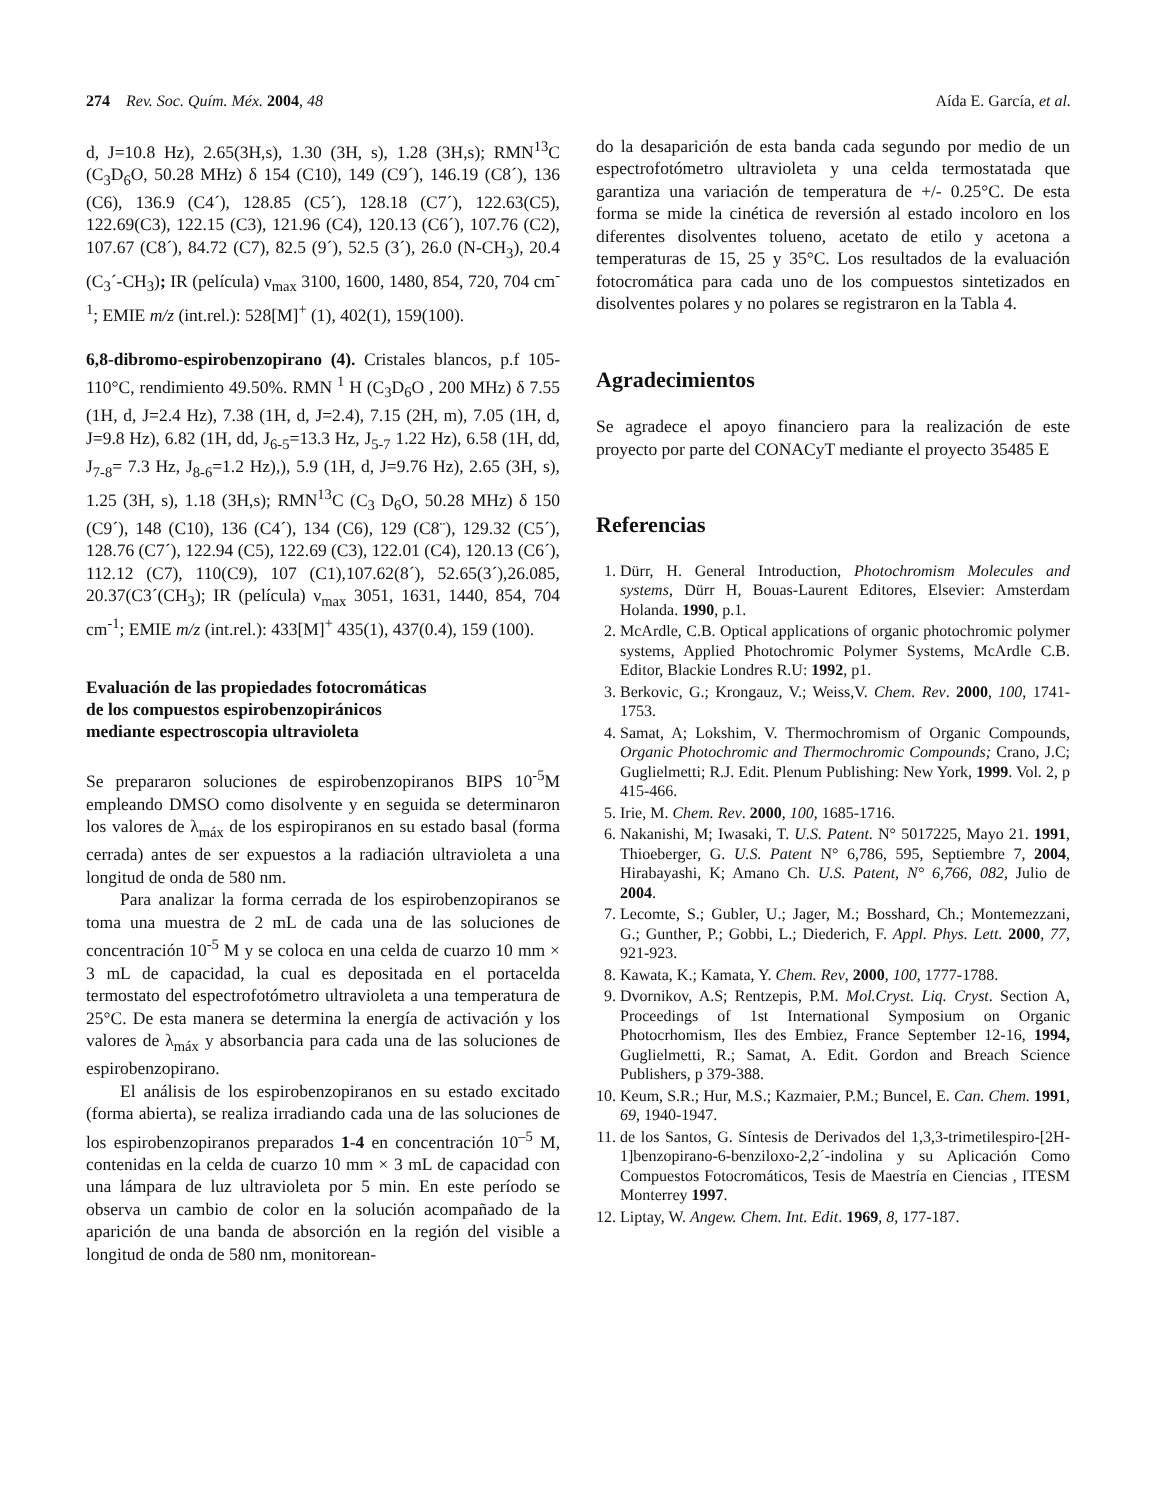274 Rev. Soc. Quím. Méx. 2004, 48 Aída E. García, et al.
d, J=10.8 Hz), 2.65(3H,s), 1.30 (3H, s), 1.28 (3H,s); RMN<sup>13</sup>C (C<sub>3</sub>D<sub>6</sub>O, 50.28 MHz) δ 154 (C10), 149 (C9´), 146.19 (C8´), 136 (C6), 136.9 (C4´), 128.85 (C5´), 128.18 (C7´), 122.63(C5), 122.69(C3), 122.15 (C3), 121.96 (C4), 120.13 (C6´), 107.76 (C2), 107.67 (C8´), 84.72 (C7), 82.5 (9´), 52.5 (3´), 26.0 (N-CH<sub>3</sub>), 20.4 (C<sub>3</sub>´-CH<sub>3</sub>); IR (película) ν<sub>max</sub> 3100, 1600, 1480, 854, 720, 704 cm<sup>-1</sup>; EMIE m/z (int.rel.): 528[M]<sup>+</sup> (1), 402(1), 159(100).
6,8-dibromo-espirobenzopirano (4). Cristales blancos, p.f 105-110°C, rendimiento 49.50%. RMN <sup>1</sup> H (C<sub>3</sub>D<sub>6</sub>O , 200 MHz) δ 7.55 (1H, d, J=2.4 Hz), 7.38 (1H, d, J=2.4), 7.15 (2H, m), 7.05 (1H, d, J=9.8 Hz), 6.82 (1H, dd, J<sub>6-5</sub>=13.3 Hz, J<sub>5-7</sub> 1.22 Hz), 6.58 (1H, dd, J<sub>7-8</sub>= 7.3 Hz, J<sub>8-6</sub>=1.2 Hz),), 5.9 (1H, d, J=9.76 Hz), 2.65 (3H, s), 1.25 (3H, s), 1.18 (3H,s); RMN<sup>13</sup>C (C<sub>3</sub> D<sub>6</sub>O, 50.28 MHz) δ 150 (C9´), 148 (C10), 136 (C4´), 134 (C6), 129 (C8¨), 129.32 (C5´), 128.76 (C7´), 122.94 (C5), 122.69 (C3), 122.01 (C4), 120.13 (C6´), 112.12 (C7), 110(C9), 107 (C1),107.62(8´), 52.65(3´),26.085, 20.37(C3´(CH<sub>3</sub>); IR (película) ν<sub>max</sub> 3051, 1631, 1440, 854, 704 cm<sup>-1</sup>; EMIE m/z (int.rel.): 433[M]<sup>+</sup> 435(1), 437(0.4), 159 (100).
Evaluación de las propiedades fotocromáticas
de los compuestos espirobenzopiránicos
mediante espectroscopia ultravioleta
Se prepararon soluciones de espirobenzopiranos BIPS 10<sup>-5</sup>M empleando DMSO como disolvente y en seguida se determinaron los valores de λ<sub>máx</sub> de los espiropiranos en su estado basal (forma cerrada) antes de ser expuestos a la radiación ultravioleta a una longitud de onda de 580 nm.
Para analizar la forma cerrada de los espirobenzopiranos se toma una muestra de 2 mL de cada una de las soluciones de concentración 10<sup>-5</sup> M y se coloca en una celda de cuarzo 10 mm × 3 mL de capacidad, la cual es depositada en el portacelda termostato del espectrofotómetro ultravioleta a una temperatura de 25°C. De esta manera se determina la energía de activación y los valores de λ<sub>máx</sub> y absorbancia para cada una de las soluciones de espirobenzopirano.
El análisis de los espirobenzopiranos en su estado excitado (forma abierta), se realiza irradiando cada una de las soluciones de los espirobenzopiranos preparados 1-4 en concentración 10<sup>–5</sup> M, contenidas en la celda de cuarzo 10 mm × 3 mL de capacidad con una lámpara de luz ultravioleta por 5 min. En este período se observa un cambio de color en la solución acompañado de la aparición de una banda de absorción en la región del visible a longitud de onda de 580 nm, monitorean-
do la desaparición de esta banda cada segundo por medio de un espectrofotómetro ultravioleta y una celda termostatada que garantiza una variación de temperatura de +/- 0.25°C. De esta forma se mide la cinética de reversión al estado incoloro en los diferentes disolventes tolueno, acetato de etilo y acetona a temperaturas de 15, 25 y 35°C. Los resultados de la evaluación fotocromática para cada uno de los compuestos sintetizados en disolventes polares y no polares se registraron en la Tabla 4.
Agradecimientos
Se agradece el apoyo financiero para la realización de este proyecto por parte del CONACyT mediante el proyecto 35485 E
Referencias
1. Dürr, H. General Introduction, Photochromism Molecules and systems, Dürr H, Bouas-Laurent Editores, Elsevier: Amsterdam Holanda. 1990, p.1.
2. McArdle, C.B. Optical applications of organic photochromic polymer systems, Applied Photochromic Polymer Systems, McArdle C.B. Editor, Blackie Londres R.U: 1992, p1.
3. Berkovic, G.; Krongauz, V.; Weiss,V. Chem. Rev. 2000, 100, 1741-1753.
4. Samat, A; Lokshim, V. Thermochromism of Organic Compounds, Organic Photochromic and Thermochromic Compounds; Crano, J.C; Guglielmetti; R.J. Edit. Plenum Publishing: New York, 1999. Vol. 2, p 415-466.
5. Irie, M. Chem. Rev. 2000, 100, 1685-1716.
6. Nakanishi, M; Iwasaki, T. U.S. Patent. N° 5017225, Mayo 21. 1991, Thioeberger, G. U.S. Patent N° 6,786, 595, Septiembre 7, 2004, Hirabayashi, K; Amano Ch. U.S. Patent, N° 6,766, 082, Julio de 2004.
7. Lecomte, S.; Gubler, U.; Jager, M.; Bosshard, Ch.; Montemezzani, G.; Gunther, P.; Gobbi, L.; Diederich, F. Appl. Phys. Lett. 2000, 77, 921-923.
8. Kawata, K.; Kamata, Y. Chem. Rev, 2000, 100, 1777-1788.
9. Dvornikov, A.S; Rentzepis, P.M. Mol.Cryst. Liq. Cryst. Section A, Proceedings of 1st International Symposium on Organic Photocrhomism, Iles des Embiez, France September 12-16, 1994, Guglielmetti, R.; Samat, A. Edit. Gordon and Breach Science Publishers, p 379-388.
10. Keum, S.R.; Hur, M.S.; Kazmaier, P.M.; Buncel, E. Can. Chem. 1991, 69, 1940-1947.
11. de los Santos, G. Síntesis de Derivados del 1,3,3-trimetilespiro-[2H-1]benzopirano-6-benziloxo-2,2´-indolina y su Aplicación Como Compuestos Fotocromáticos, Tesis de Maestría en Ciencias , ITESM Monterrey 1997.
12. Liptay, W. Angew. Chem. Int. Edit. 1969, 8, 177-187.